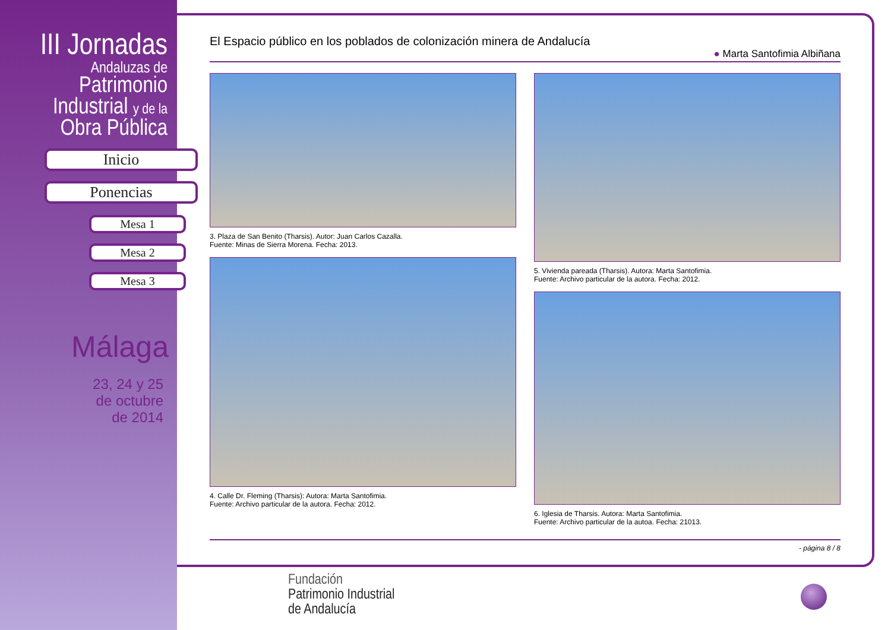III Jornadas
Andaluzas de
Patrimonio
Industrial y de la
Obra Pública
Inicio
Ponencias
Mesa 1
Mesa 2
Mesa 3
Málaga
23, 24 y 25
de octubre
de 2014
El Espacio público en los poblados de colonización minera de Andalucía
● Marta Santofimia Albiñana
3. Plaza de San Benito (Tharsis). Autor: Juan Carlos Cazalla.
Fuente: Minas de Sierra Morena. Fecha: 2013.
4. Calle Dr. Fleming (Tharsis): Autora: Marta Santofimia.
Fuente: Archivo particular de la autora. Fecha: 2012.
5. Vivienda pareada (Tharsis). Autora: Marta Santofimia.
Fuente: Archivo particular de la autora. Fecha: 2012.
6. Iglesia de Tharsis. Autora: Marta Santofimia.
Fuente: Archivo particular de la autoa. Fecha: 21013.
- página 8 / 8
Fundación
Patrimonio Industrial
de Andalucía